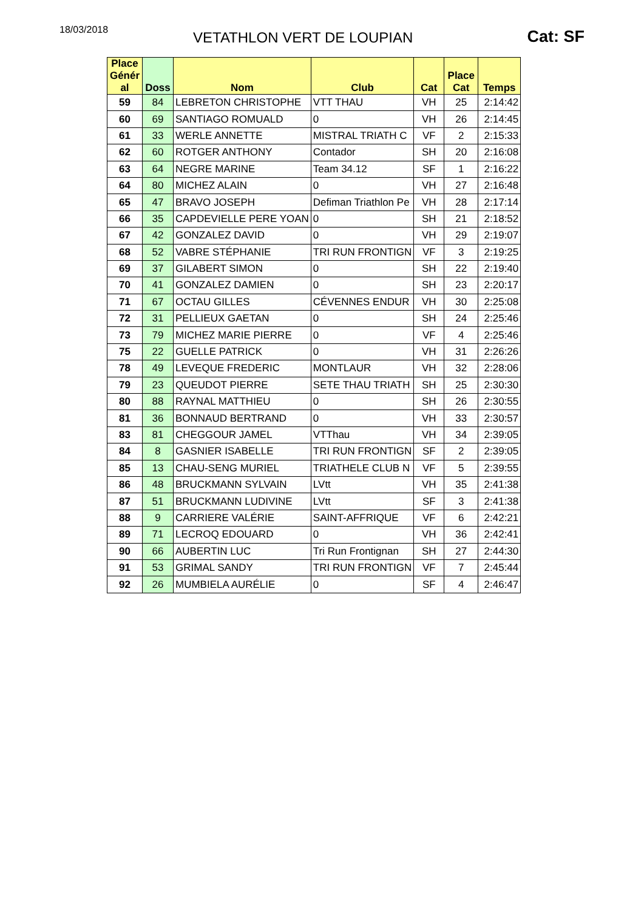18/03/2018
VETATHLON VERT DE LOUPIAN
Cat: SF
| Place Génér al | Doss | Nom | Club | Cat | Place Cat | Temps |
| --- | --- | --- | --- | --- | --- | --- |
| 59 | 84 | LEBRETON CHRISTOPHE | VTT THAU | VH | 25 | 2:14:42 |
| 60 | 69 | SANTIAGO ROMUALD | 0 | VH | 26 | 2:14:45 |
| 61 | 33 | WERLE ANNETTE | MISTRAL TRIATH C | VF | 2 | 2:15:33 |
| 62 | 60 | ROTGER ANTHONY | Contador | SH | 20 | 2:16:08 |
| 63 | 64 | NEGRE MARINE | Team 34.12 | SF | 1 | 2:16:22 |
| 64 | 80 | MICHEZ ALAIN | 0 | VH | 27 | 2:16:48 |
| 65 | 47 | BRAVO JOSEPH | Defiman Triathlon Pe | VH | 28 | 2:17:14 |
| 66 | 35 | CAPDEVIELLE PERE YOAN | 0 | SH | 21 | 2:18:52 |
| 67 | 42 | GONZALEZ DAVID | 0 | VH | 29 | 2:19:07 |
| 68 | 52 | VABRE STÉPHANIE | TRI RUN FRONTIGN | VF | 3 | 2:19:25 |
| 69 | 37 | GILABERT SIMON | 0 | SH | 22 | 2:19:40 |
| 70 | 41 | GONZALEZ DAMIEN | 0 | SH | 23 | 2:20:17 |
| 71 | 67 | OCTAU GILLES | CÉVENNES ENDUR | VH | 30 | 2:25:08 |
| 72 | 31 | PELLIEUX GAETAN | 0 | SH | 24 | 2:25:46 |
| 73 | 79 | MICHEZ MARIE PIERRE | 0 | VF | 4 | 2:25:46 |
| 75 | 22 | GUELLE PATRICK | 0 | VH | 31 | 2:26:26 |
| 78 | 49 | LEVEQUE FREDERIC | MONTLAUR | VH | 32 | 2:28:06 |
| 79 | 23 | QUEUDOT PIERRE | SETE THAU TRIATH | SH | 25 | 2:30:30 |
| 80 | 88 | RAYNAL MATTHIEU | 0 | SH | 26 | 2:30:55 |
| 81 | 36 | BONNAUD BERTRAND | 0 | VH | 33 | 2:30:57 |
| 83 | 81 | CHEGGOUR JAMEL | VTThau | VH | 34 | 2:39:05 |
| 84 | 8 | GASNIER ISABELLE | TRI RUN FRONTIGN | SF | 2 | 2:39:05 |
| 85 | 13 | CHAU-SENG MURIEL | TRIATHELE CLUB N | VF | 5 | 2:39:55 |
| 86 | 48 | BRUCKMANN SYLVAIN | LVtt | VH | 35 | 2:41:38 |
| 87 | 51 | BRUCKMANN LUDIVINE | LVtt | SF | 3 | 2:41:38 |
| 88 | 9 | CARRIERE VALÉRIE | SAINT-AFFRIQUE | VF | 6 | 2:42:21 |
| 89 | 71 | LECROQ EDOUARD | 0 | VH | 36 | 2:42:41 |
| 90 | 66 | AUBERTIN LUC | Tri Run Frontignan | SH | 27 | 2:44:30 |
| 91 | 53 | GRIMAL SANDY | TRI RUN FRONTIGN | VF | 7 | 2:45:44 |
| 92 | 26 | MUMBIELA AURÉLIE | 0 | SF | 4 | 2:46:47 |